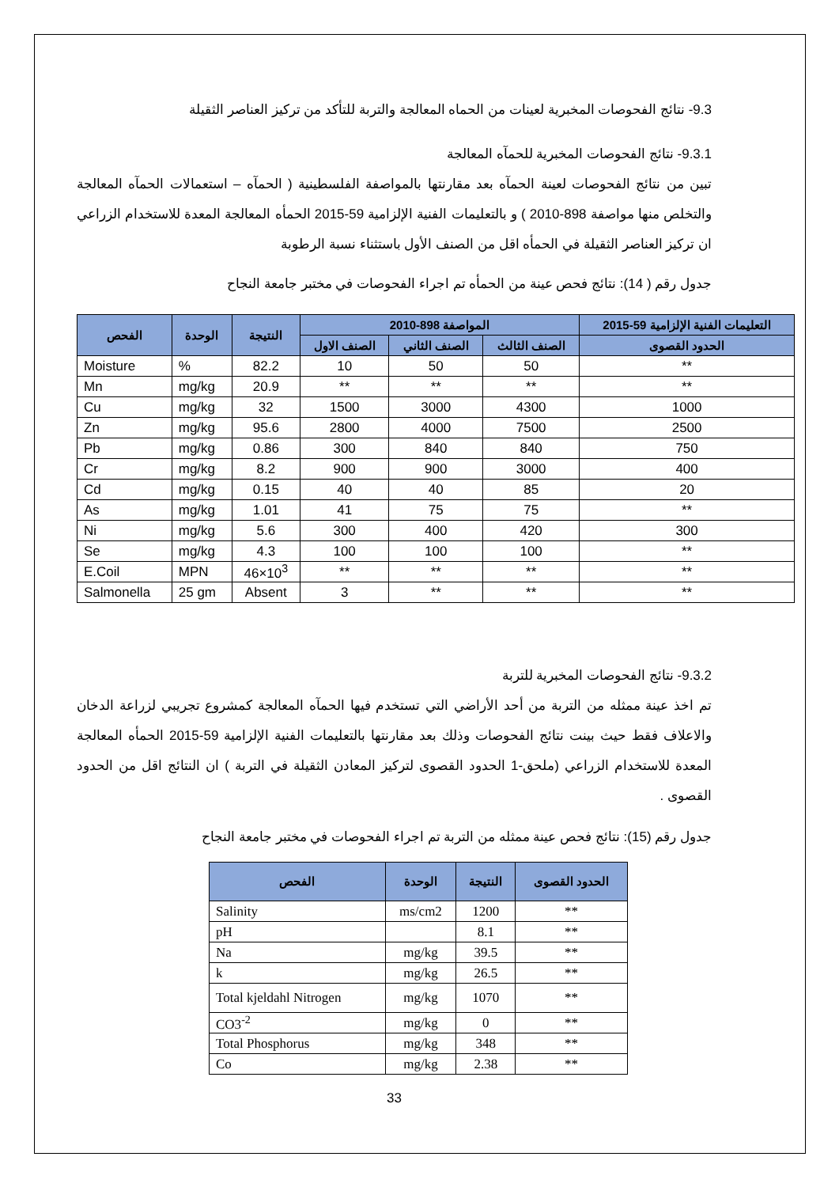9.3- نتائج الفحوصات المخبرية لعينات من الحماه المعالجة والتربة للتأكد من تركيز العناصر الثقيلة
9.3.1- نتائج الفحوصات المخبرية للحمآه المعالجة
تبين من نتائج الفحوصات لعينة الحمآه بعد مقارنتها بالمواصفة الفلسطينية ( الحمآه – استعمالات الحمآه المعالجة والتخلص منها مواصفة 898-2010 ) و بالتعليمات الفنية الإلزامية 59-2015 الحمأه المعالجة المعدة للاستخدام الزراعي ان تركيز العناصر الثقيلة في الحمأه اقل من الصنف الأول باستثناء نسبة الرطوبة
جدول رقم ( 14): نتائج فحص عينة من الحمأه تم اجراء الفحوصات في مختبر جامعة النجاح
| التعليمات الفنية الإلزامية 59-2015 | المواصفة 898-2010 | | | النتيجة | الوحدة | الفحص |
| --- | --- | --- | --- | --- | --- | --- |
| الحدود القصوى | الصنف الثالث | الصنف الثاني | الصنف الاول | | | |
| ** | 50 | 50 | 10 | 82.2 | % | Moisture |
| ** | ** | ** | ** | 20.9 | mg/kg | Mn |
| 1000 | 4300 | 3000 | 1500 | 32 | mg/kg | Cu |
| 2500 | 7500 | 4000 | 2800 | 95.6 | mg/kg | Zn |
| 750 | 840 | 840 | 300 | 0.86 | mg/kg | Pb |
| 400 | 3000 | 900 | 900 | 8.2 | mg/kg | Cr |
| 20 | 85 | 40 | 40 | 0.15 | mg/kg | Cd |
| ** | 75 | 75 | 41 | 1.01 | mg/kg | As |
| 300 | 420 | 400 | 300 | 5.6 | mg/kg | Ni |
| ** | 100 | 100 | 100 | 4.3 | mg/kg | Se |
| ** | ** | ** | ** | 46×10<sup>3</sup> | MPN | E.Coil |
| ** | ** | ** | 3 | Absent | 25 gm | Salmonella |
9.3.2- نتائج الفحوصات المخبرية للتربة
تم اخذ عينة ممثله من التربة من أحد الأراضي التي تستخدم فيها الحمآه المعالجة كمشروع تجريبي لزراعة الدخان والاعلاف فقط حيث بينت نتائج الفحوصات وذلك بعد مقارنتها بالتعليمات الفنية الإلزامية 59-2015 الحمأه المعالجة المعدة للاستخدام الزراعي (ملحق-1 الحدود القصوى لتركيز المعادن الثقيلة في التربة ) ان النتائج اقل من الحدود القصوى .
جدول رقم (15): نتائج فحص عينة ممثله من التربة تم اجراء الفحوصات في مختبر جامعة النجاح
| الحدود القصوى | النتيجة | الوحدة | الفحص |
| --- | --- | --- | --- |
| ** | 1200 | ms/cm2 | Salinity |
| ** | 8.1 | | pH |
| ** | 39.5 | mg/kg | Na |
| ** | 26.5 | mg/kg | k |
| ** | 1070 | mg/kg | Total kjeldahl Nitrogen |
| ** | 0 | mg/kg | CO3<sup>-2</sup> |
| ** | 348 | mg/kg | Total Phosphorus |
| ** | 2.38 | mg/kg | Co |
33